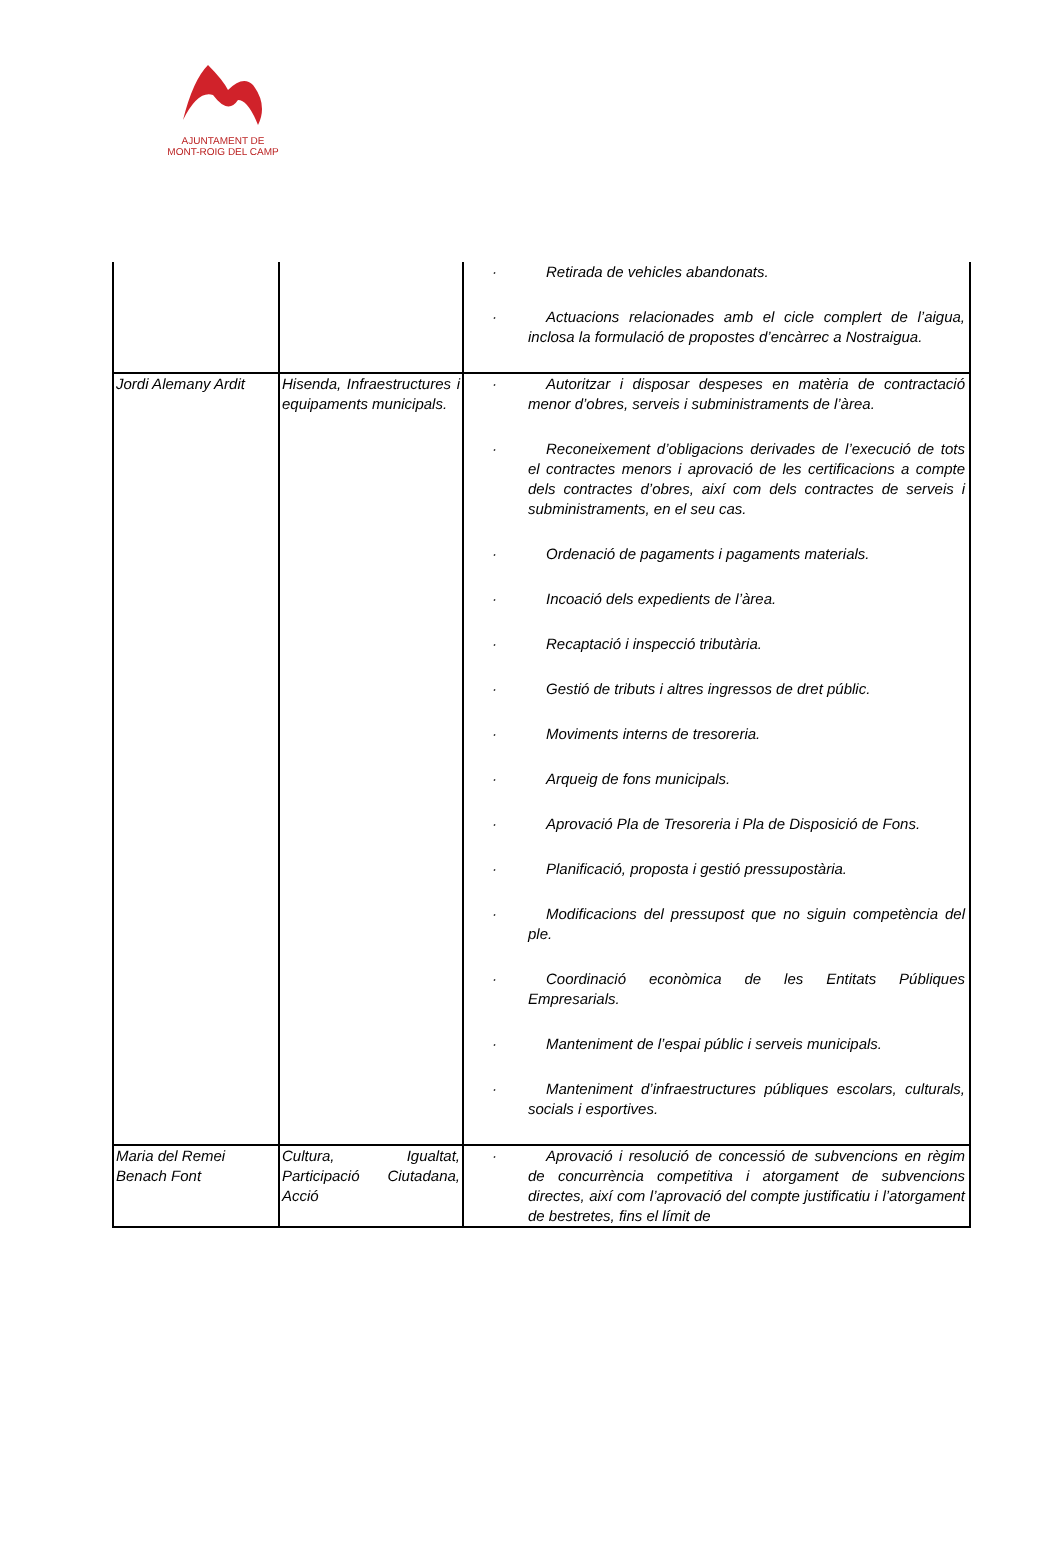AJUNTAMENT DE
MONT-ROIG DEL CAMP
| | | Retirada de vehicles abandonats. Actuacions relacionades amb el cicle complert de l’aigua, inclosa la formulació de propostes d’encàrrec a Nostraigua. |
| Jordi Alemany Ardit | Hisenda, Infraestructures i equipaments municipals. | Autoritzar i disposar despeses en matèria de contractació menor d’obres, serveis i subministraments de l’àrea. Reconeixement d’obligacions derivades de l’execució de tots el contractes menors i aprovació de les certificacions a compte dels contractes d’obres, així com dels contractes de serveis i subministraments, en el seu cas. Ordenació de pagaments i pagaments materials. Incoació dels expedients de l’àrea. Recaptació i inspecció tributària. Gestió de tributs i altres ingressos de dret públic. Moviments interns de tresoreria. Arqueig de fons municipals. Aprovació Pla de Tresoreria i Pla de Disposició de Fons. Planificació, proposta i gestió pressupostària. Modificacions del pressupost que no siguin competència del ple. Coordinació econòmica de les Entitats Públiques Empresarials. Manteniment de l’espai públic i serveis municipals. Manteniment d’infraestructures públiques escolars, culturals, socials i esportives. |
| Maria del Remei Benach Font | Cultura, Igualtat, Participació Ciutadana, Acció | Aprovació i resolució de concessió de subvencions en règim de concurrència competitiva i atorgament de subvencions directes, així com l’aprovació del compte justificatiu i l’atorgament de bestretes, fins el límit de |